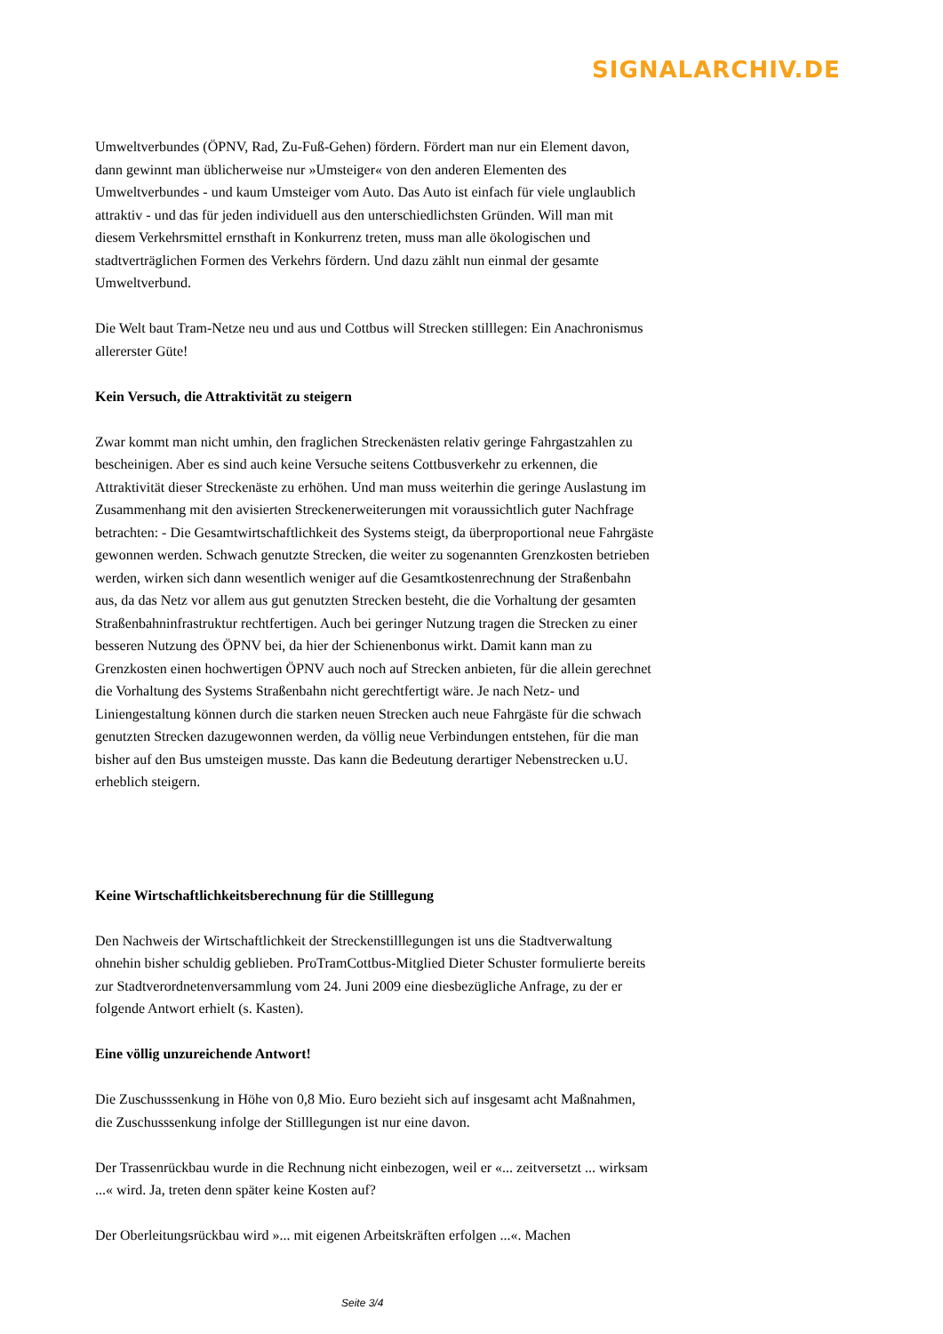SIGNALARCHIV.DE
Umweltverbundes (ÖPNV, Rad, Zu-Fuß-Gehen) fördern. Fördert man nur ein Element davon, dann gewinnt man üblicherweise nur »Umsteiger« von den anderen Elementen des Umweltverbundes - und kaum Umsteiger vom Auto. Das Auto ist einfach für viele unglaublich attraktiv - und das für jeden individuell aus den unterschiedlichsten Gründen. Will man mit diesem Verkehrsmittel ernsthaft in Konkurrenz treten, muss man alle ökologischen und stadtverträglichen Formen des Verkehrs fördern. Und dazu zählt nun einmal der gesamte Umweltverbund.
Die Welt baut Tram-Netze neu und aus und Cottbus will Strecken stilllegen: Ein Anachronismus allererster Güte!
Kein Versuch, die Attraktivität zu steigern
Zwar kommt man nicht umhin, den fraglichen Streckenästen relativ geringe Fahrgastzahlen zu bescheinigen. Aber es sind auch keine Versuche seitens Cottbusverkehr zu erkennen, die Attraktivität dieser Streckenäste zu erhöhen. Und man muss weiterhin die geringe Auslastung im Zusammenhang mit den avisierten Streckenerweiterungen mit voraussichtlich guter Nachfrage betrachten: - Die Gesamtwirtschaftlichkeit des Systems steigt, da überproportional neue Fahrgäste gewonnen werden. Schwach genutzte Strecken, die weiter zu sogenannten Grenzkosten betrieben werden, wirken sich dann wesentlich weniger auf die Gesamtkostenrechnung der Straßenbahn aus, da das Netz vor allem aus gut genutzten Strecken besteht, die die Vorhaltung der gesamten Straßenbahninfrastruktur rechtfertigen. Auch bei geringer Nutzung tragen die Strecken zu einer besseren Nutzung des ÖPNV bei, da hier der Schienenbonus wirkt. Damit kann man zu Grenzkosten einen hochwertigen ÖPNV auch noch auf Strecken anbieten, für die allein gerechnet die Vorhaltung des Systems Straßenbahn nicht gerechtfertigt wäre. Je nach Netz- und Liniengestaltung können durch die starken neuen Strecken auch neue Fahrgäste für die schwach genutzten Strecken dazugewonnen werden, da völlig neue Verbindungen entstehen, für die man bisher auf den Bus umsteigen musste. Das kann die Bedeutung derartiger Nebenstrecken u.U. erheblich steigern.
Keine Wirtschaftlichkeitsberechnung für die Stilllegung
Den Nachweis der Wirtschaftlichkeit der Streckenstilllegungen ist uns die Stadtverwaltung ohnehin bisher schuldig geblieben. ProTramCottbus-Mitglied Dieter Schuster formulierte bereits zur Stadtverordnetenversammlung vom 24. Juni 2009 eine diesbezügliche Anfrage, zu der er folgende Antwort erhielt (s. Kasten).
Eine völlig unzureichende Antwort!
Die Zuschusssenkung in Höhe von 0,8 Mio. Euro bezieht sich auf insgesamt acht Maßnahmen, die Zuschusssenkung infolge der Stilllegungen ist nur eine davon.
Der Trassenrückbau wurde in die Rechnung nicht einbezogen, weil er «... zeitversetzt ... wirksam ...« wird. Ja, treten denn später keine Kosten auf?
Der Oberleitungsrückbau wird »... mit eigenen Arbeitskräften erfolgen ...«. Machen
Seite 3/4